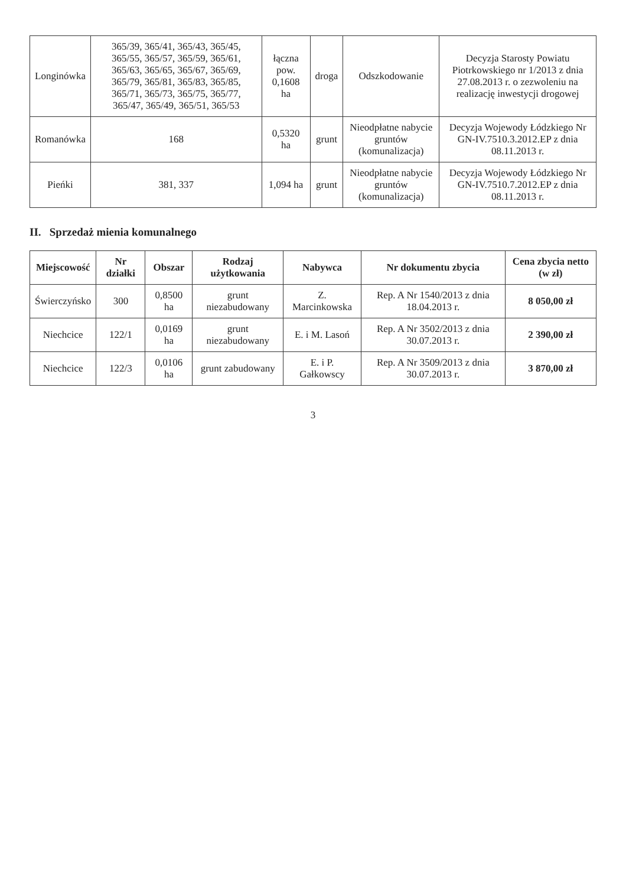| Longinówka | 365/39, 365/41, 365/43, 365/45, 365/55, 365/57, 365/59, 365/61, 365/63, 365/65, 365/67, 365/69, 365/79, 365/81, 365/83, 365/85, 365/71, 365/73, 365/75, 365/77, 365/47, 365/49, 365/51, 365/53 | łączna pow. 0,1608 ha | droga | Odszkodowanie | Decyzja Starosty Powiatu Piotrkowskiego nr 1/2013 z dnia 27.08.2013 r. o zezwoleniu na realizację inwestycji drogowej |
| Romanówka | 168 | 0,5320 ha | grunt | Nieodpłatne nabycie gruntów (komunalizacja) | Decyzja Wojewody Łódzkiego Nr GN-IV.7510.3.2012.EP z dnia 08.11.2013 r. |
| Pieńki | 381, 337 | 1,094 ha | grunt | Nieodpłatne nabycie gruntów (komunalizacja) | Decyzja Wojewody Łódzkiego Nr GN-IV.7510.7.2012.EP z dnia 08.11.2013 r. |
II. Sprzedaż mienia komunalnego
| Miejscowość | Nr działki | Obszar | Rodzaj użytkowania | Nabywca | Nr dokumentu zbycia | Cena zbycia netto (w zł) |
| --- | --- | --- | --- | --- | --- | --- |
| Świerczyńsko | 300 | 0,8500 ha | grunt niezabudowany | Z. Marcinkowska | Rep. A Nr 1540/2013 z dnia 18.04.2013 r. | 8 050,00 zł |
| Niechcice | 122/1 | 0,0169 ha | grunt niezabudowany | E. i M. Lasoń | Rep. A Nr 3502/2013 z dnia 30.07.2013 r. | 2 390,00 zł |
| Niechcice | 122/3 | 0,0106 ha | grunt zabudowany | E. i P. Gałkowscy | Rep. A Nr 3509/2013 z dnia 30.07.2013 r. | 3 870,00 zł |
3